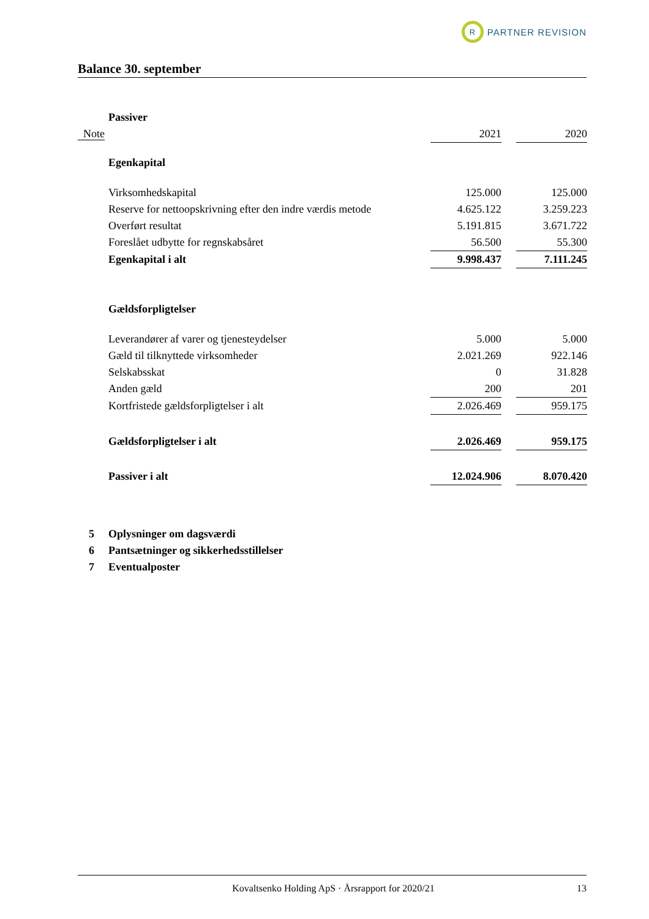R
PARTNER REVISION
Balance 30. september
| | Passiver | | | |
| Note | | 2021 | | 2020 |
| | Egenkapital | | | |
| | Virksomhedskapital | 125.000 | | 125.000 |
| | Reserve for nettoopskrivning efter den indre værdis metode | 4.625.122 | | 3.259.223 |
| | Overført resultat | 5.191.815 | | 3.671.722 |
| | Foreslået udbytte for regnskabsåret | 56.500 | | 55.300 |
| | Egenkapital i alt | 9.998.437 | | 7.111.245 |
| | Gældsforpligtelser | | | |
| | Leverandører af varer og tjenesteydelser | 5.000 | | 5.000 |
| | Gæld til tilknyttede virksomheder | 2.021.269 | | 922.146 |
| | Selskabsskat | 0 | | 31.828 |
| | Anden gæld | 200 | | 201 |
| | Kortfristede gældsforpligtelser i alt | 2.026.469 | | 959.175 |
| | Gældsforpligtelser i alt | 2.026.469 | | 959.175 |
| | Passiver i alt | 12.024.906 | | 8.070.420 |
| 5 | Oplysninger om dagsværdi | | | |
| 6 | Pantsætninger og sikkerhedsstillelser | | | |
| 7 | Eventualposter | | | |
Kovaltsenko Holding ApS · Årsrapport for 2020/21 13